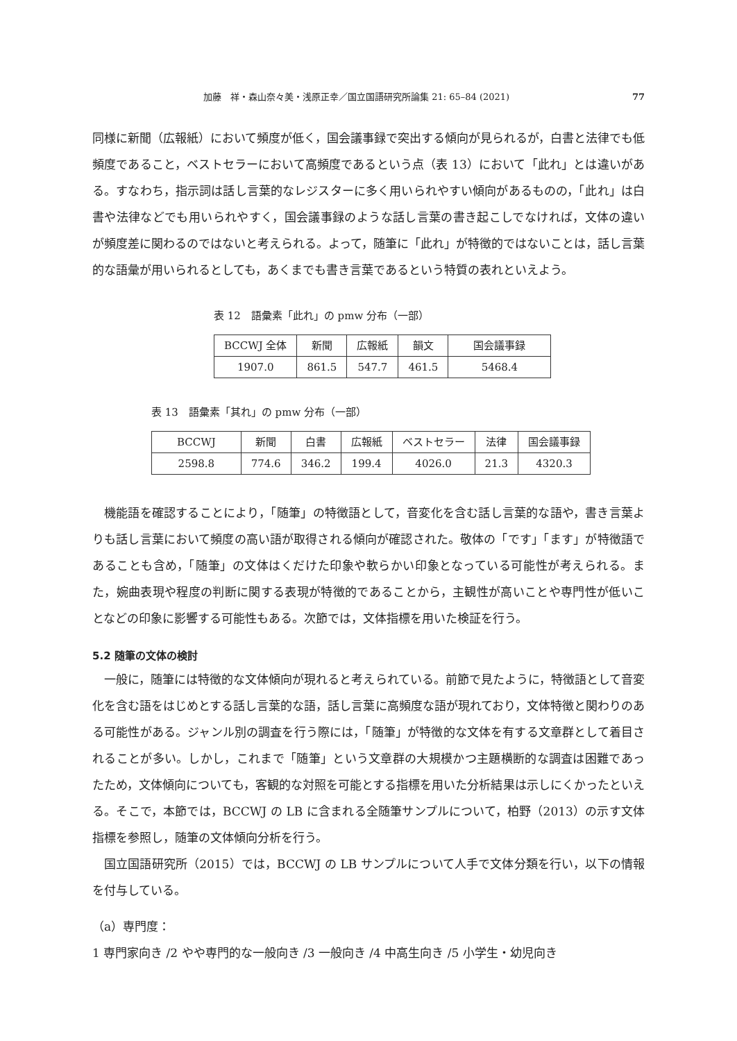加藤　祥・森山奈々美・浅原正幸／国立国語研究所論集 21: 65–84 (2021) 77
同様に新聞（広報紙）において頻度が低く，国会議事録で突出する傾向が見られるが，白書と法律でも低頻度であること，ベストセラーにおいて高頻度であるという点（表 13）において「此れ」とは違いがある。すなわち，指示詞は話し言葉的なレジスターに多く用いられやすい傾向があるものの，「此れ」は白書や法律などでも用いられやすく，国会議事録のような話し言葉の書き起こしでなければ，文体の違いが頻度差に関わるのではないと考えられる。よって，随筆に「此れ」が特徴的ではないことは，話し言葉的な語彙が用いられるとしても，あくまでも書き言葉であるという特質の表れといえよう。
表 12　語彙素「此れ」の pmw 分布（一部）
| BCCWJ 全体 | 新聞 | 広報紙 | 韻文 | 国会議事録 |
| 1907.0 | 861.5 | 547.7 | 461.5 | 5468.4 |
表 13　語彙素「其れ」の pmw 分布（一部）
| BCCWJ | 新聞 | 白書 | 広報紙 | ベストセラー | 法律 | 国会議事録 |
| 2598.8 | 774.6 | 346.2 | 199.4 | 4026.0 | 21.3 | 4320.3 |
機能語を確認することにより，「随筆」の特徴語として，音変化を含む話し言葉的な語や，書き言葉よりも話し言葉において頻度の高い語が取得される傾向が確認された。敬体の「です」「ます」が特徴語であることも含め，「随筆」の文体はくだけた印象や軟らかい印象となっている可能性が考えられる。また，婉曲表現や程度の判断に関する表現が特徴的であることから，主観性が高いことや専門性が低いことなどの印象に影響する可能性もある。次節では，文体指標を用いた検証を行う。
5.2 随筆の文体の検討
一般に，随筆には特徴的な文体傾向が現れると考えられている。前節で見たように，特徴語として音変化を含む語をはじめとする話し言葉的な語，話し言葉に高頻度な語が現れており，文体特徴と関わりのある可能性がある。ジャンル別の調査を行う際には，「随筆」が特徴的な文体を有する文章群として着目されることが多い。しかし，これまで「随筆」という文章群の大規模かつ主題横断的な調査は困難であったため，文体傾向についても，客観的な対照を可能とする指標を用いた分析結果は示しにくかったといえる。そこで，本節では，BCCWJ の LB に含まれる全随筆サンプルについて，柏野（2013）の示す文体指標を参照し，随筆の文体傾向分析を行う。
国立国語研究所（2015）では，BCCWJ の LB サンプルについて人手で文体分類を行い，以下の情報を付与している。
（a）専門度：
1 専門家向き /2 やや専門的な一般向き /3 一般向き /4 中高生向き /5 小学生・幼児向き